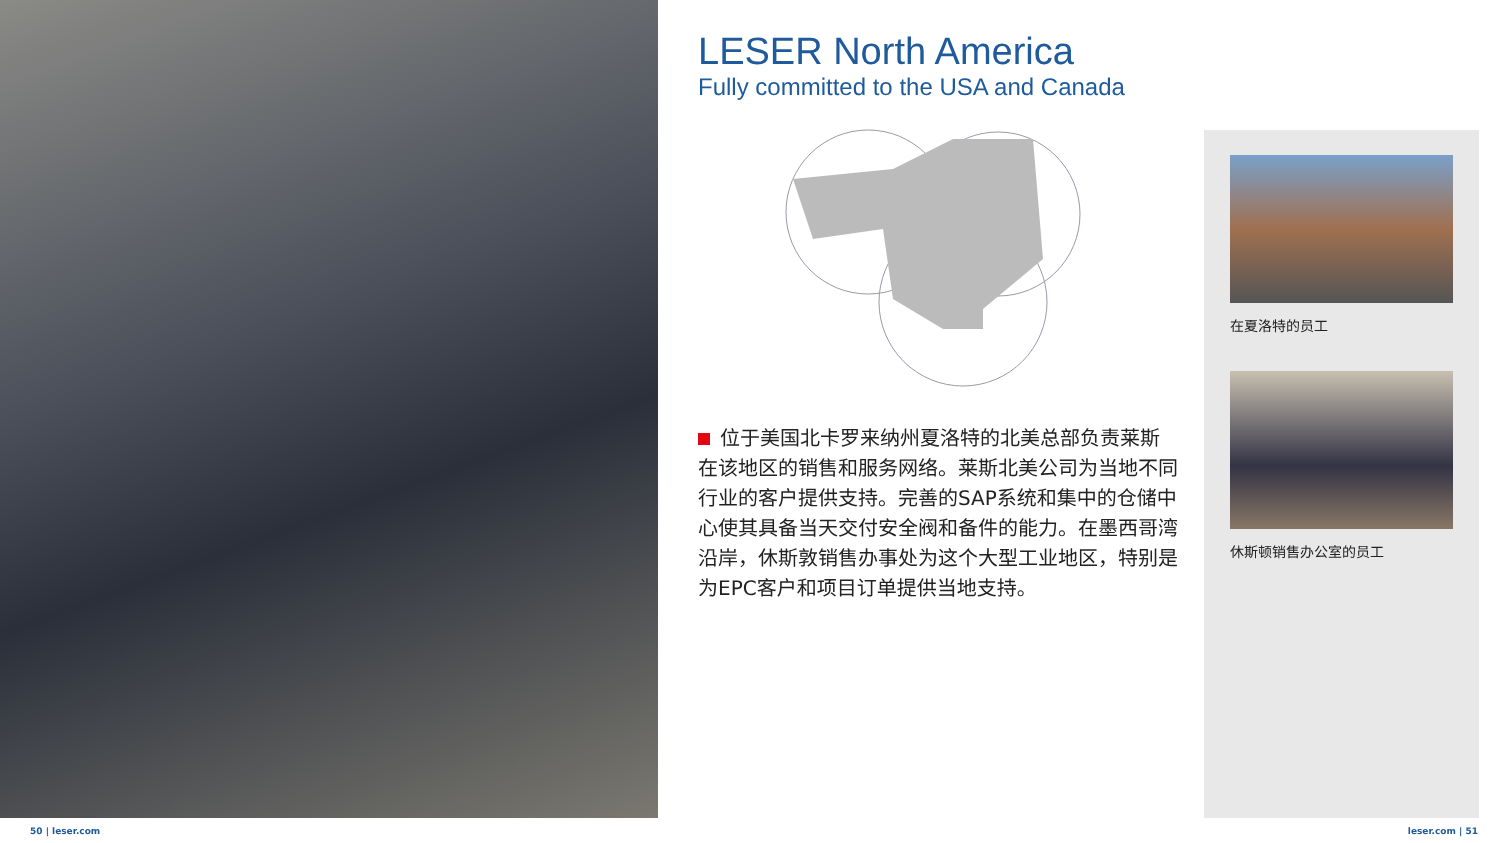LESER North America
Fully committed to the USA and Canada
位于美国北卡罗来纳州夏洛特的北美总部负责莱斯在该地区的销售和服务网络。莱斯北美公司为当地不同行业的客户提供支持。完善的SAP系统和集中的仓储中心使其具备当天交付安全阀和备件的能力。在墨西哥湾沿岸，休斯敦销售办事处为这个大型工业地区，特别是为EPC客户和项目订单提供当地支持。
在夏洛特的员工
休斯顿销售办公室的员工
50 | leser.com leser.com | 51